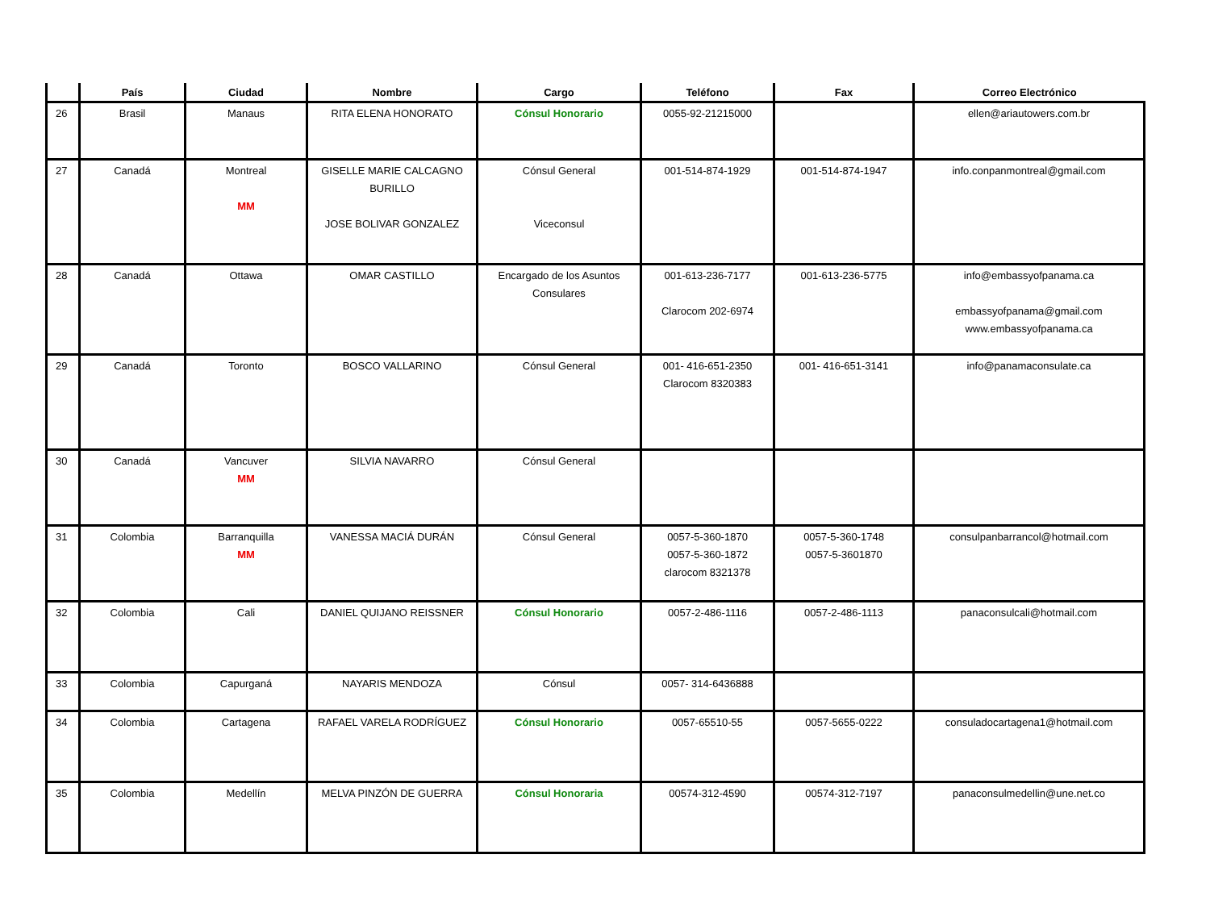| | País | Ciudad | Nombre | Cargo | Teléfono | Fax | Correo Electrónico |
| --- | --- | --- | --- | --- | --- | --- | --- |
| 26 | Brasil | Manaus | RITA ELENA HONORATO | Cónsul Honorario | 0055-92-21215000 | | ellen@ariautowers.com.br |
| 27 | Canadá | Montreal MM | GISELLE MARIE CALCAGNO BURILLO JOSE BOLIVAR GONZALEZ | Cónsul General Viceconsul | 001-514-874-1929 | 001-514-874-1947 | info.conpanmontreal@gmail.com |
| 28 | Canadá | Ottawa | OMAR CASTILLO | Encargado de los Asuntos Consulares | 001-613-236-7177 Clarocom 202-6974 | 001-613-236-5775 | info@embassyofpanama.ca embassyofpanama@gmail.com www.embassyofpanama.ca |
| 29 | Canadá | Toronto | BOSCO VALLARINO | Cónsul General | 001- 416-651-2350 Clarocom 8320383 | 001- 416-651-3141 | info@panamaconsulate.ca |
| 30 | Canadá | Vancuver MM | SILVIA NAVARRO | Cónsul General | | | |
| 31 | Colombia | Barranquilla MM | VANESSA MACIÁ DURÁN | Cónsul General | 0057-5-360-1870 0057-5-360-1872 clarocom 8321378 | 0057-5-360-1748 0057-5-3601870 | consulpanbarrancol@hotmail.com |
| 32 | Colombia | Cali | DANIEL QUIJANO REISSNER | Cónsul Honorario | 0057-2-486-1116 | 0057-2-486-1113 | panaconsulcali@hotmail.com |
| 33 | Colombia | Capurganá | NAYARIS MENDOZA | Cónsul | 0057- 314-6436888 | | |
| 34 | Colombia | Cartagena | RAFAEL VARELA RODRÍGUEZ | Cónsul Honorario | 0057-65510-55 | 0057-5655-0222 | consuladocartagena1@hotmail.com |
| 35 | Colombia | Medellín | MELVA PINZÓN DE GUERRA | Cónsul Honoraria | 00574-312-4590 | 00574-312-7197 | panaconsulmedellin@une.net.co |